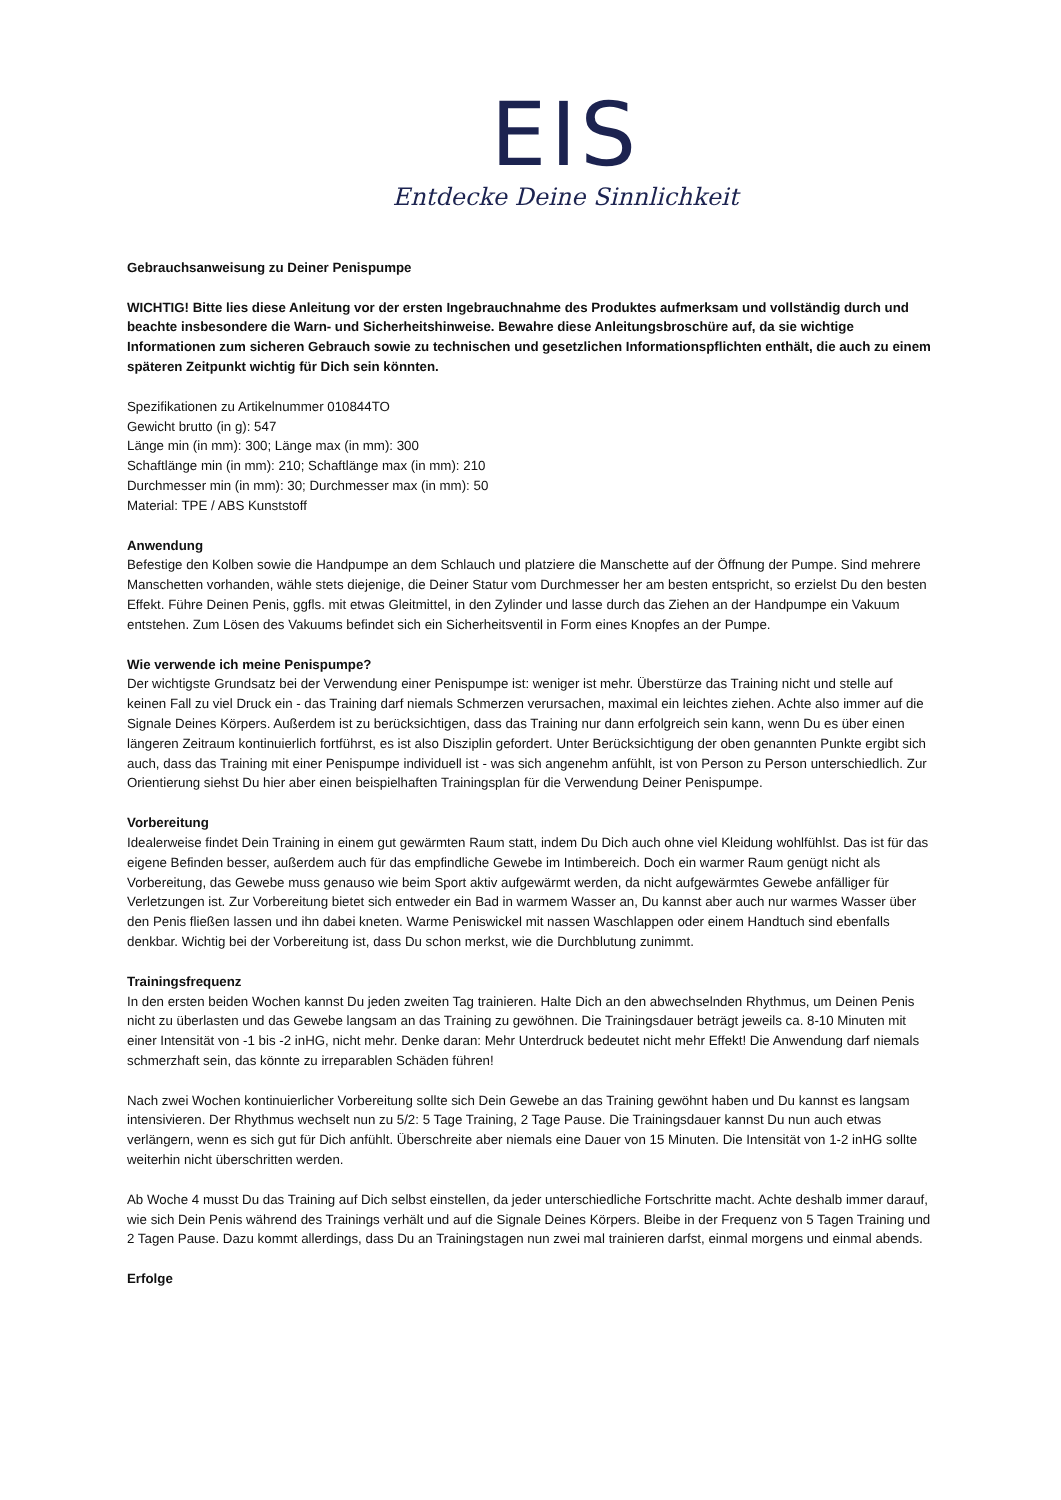EIS
Entdecke Deine Sinnlichkeit
Gebrauchsanweisung zu Deiner Penispumpe
WICHTIG! Bitte lies diese Anleitung vor der ersten Ingebrauchnahme des Produktes aufmerksam und vollständig durch und beachte insbesondere die Warn- und Sicherheitshinweise. Bewahre diese Anleitungsbroschüre auf, da sie wichtige Informationen zum sicheren Gebrauch sowie zu technischen und gesetzlichen Informationspflichten enthält, die auch zu einem späteren Zeitpunkt wichtig für Dich sein könnten.
Spezifikationen zu Artikelnummer 010844TO
Gewicht brutto (in g): 547
Länge min (in mm): 300; Länge max (in mm): 300
Schaftlänge min (in mm): 210; Schaftlänge max (in mm): 210
Durchmesser min (in mm): 30; Durchmesser max (in mm): 50
Material: TPE / ABS Kunststoff
Anwendung
Befestige den Kolben sowie die Handpumpe an dem Schlauch und platziere die Manschette auf der Öffnung der Pumpe. Sind mehrere Manschetten vorhanden, wähle stets diejenige, die Deiner Statur vom Durchmesser her am besten entspricht, so erzielst Du den besten Effekt. Führe Deinen Penis, ggfls. mit etwas Gleitmittel, in den Zylinder und lasse durch das Ziehen an der Handpumpe ein Vakuum entstehen. Zum Lösen des Vakuums befindet sich ein Sicherheitsventil in Form eines Knopfes an der Pumpe.
Wie verwende ich meine Penispumpe?
Der wichtigste Grundsatz bei der Verwendung einer Penispumpe ist: weniger ist mehr. Überstürze das Training nicht und stelle auf keinen Fall zu viel Druck ein - das Training darf niemals Schmerzen verursachen, maximal ein leichtes ziehen. Achte also immer auf die Signale Deines Körpers. Außerdem ist zu berücksichtigen, dass das Training nur dann erfolgreich sein kann, wenn Du es über einen längeren Zeitraum kontinuierlich fortführst, es ist also Disziplin gefordert. Unter Berücksichtigung der oben genannten Punkte ergibt sich auch, dass das Training mit einer Penispumpe individuell ist - was sich angenehm anfühlt, ist von Person zu Person unterschiedlich. Zur Orientierung siehst Du hier aber einen beispielhaften Trainingsplan für die Verwendung Deiner Penispumpe.
Vorbereitung
Idealerweise findet Dein Training in einem gut gewärmten Raum statt, indem Du Dich auch ohne viel Kleidung wohlfühlst. Das ist für das eigene Befinden besser, außerdem auch für das empfindliche Gewebe im Intimbereich. Doch ein warmer Raum genügt nicht als Vorbereitung, das Gewebe muss genauso wie beim Sport aktiv aufgewärmt werden, da nicht aufgewärmtes Gewebe anfälliger für Verletzungen ist. Zur Vorbereitung bietet sich entweder ein Bad in warmem Wasser an, Du kannst aber auch nur warmes Wasser über den Penis fließen lassen und ihn dabei kneten. Warme Peniswickel mit nassen Waschlappen oder einem Handtuch sind ebenfalls denkbar. Wichtig bei der Vorbereitung ist, dass Du schon merkst, wie die Durchblutung zunimmt.
Trainingsfrequenz
In den ersten beiden Wochen kannst Du jeden zweiten Tag trainieren. Halte Dich an den abwechselnden Rhythmus, um Deinen Penis nicht zu überlasten und das Gewebe langsam an das Training zu gewöhnen. Die Trainingsdauer beträgt jeweils ca. 8-10 Minuten mit einer Intensität von -1 bis -2 inHG, nicht mehr. Denke daran: Mehr Unterdruck bedeutet nicht mehr Effekt! Die Anwendung darf niemals schmerzhaft sein, das könnte zu irreparablen Schäden führen!
Nach zwei Wochen kontinuierlicher Vorbereitung sollte sich Dein Gewebe an das Training gewöhnt haben und Du kannst es langsam intensivieren. Der Rhythmus wechselt nun zu 5/2: 5 Tage Training, 2 Tage Pause. Die Trainingsdauer kannst Du nun auch etwas verlängern, wenn es sich gut für Dich anfühlt. Überschreite aber niemals eine Dauer von 15 Minuten. Die Intensität von 1-2 inHG sollte weiterhin nicht überschritten werden.
Ab Woche 4 musst Du das Training auf Dich selbst einstellen, da jeder unterschiedliche Fortschritte macht. Achte deshalb immer darauf, wie sich Dein Penis während des Trainings verhält und auf die Signale Deines Körpers. Bleibe in der Frequenz von 5 Tagen Training und 2 Tagen Pause. Dazu kommt allerdings, dass Du an Trainingstagen nun zwei mal trainieren darfst, einmal morgens und einmal abends.
Erfolge